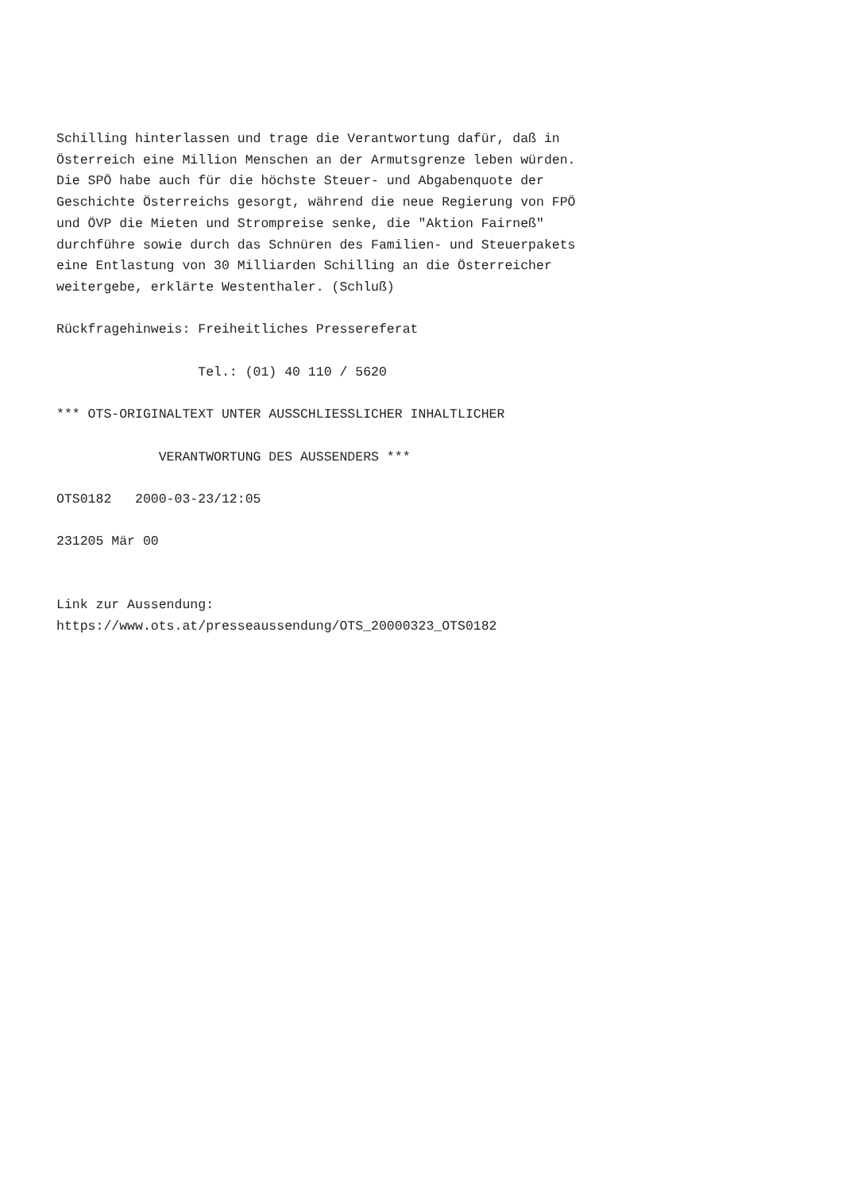Schilling hinterlassen und trage die Verantwortung dafür, daß in
Österreich eine Million Menschen an der Armutsgrenze leben würden.
Die SPÖ habe auch für die höchste Steuer- und Abgabenquote der
Geschichte Österreichs gesorgt, während die neue Regierung von FPÖ
und ÖVP die Mieten und Strompreise senke, die "Aktion Fairneß"
durchführe sowie durch das Schnüren des Familien- und Steuerpakets
eine Entlastung von 30 Milliarden Schilling an die Österreicher
weitergebe, erklärte Westenthaler. (Schluß)

Rückfragehinweis: Freiheitliches Pressereferat

                  Tel.: (01) 40 110 / 5620

*** OTS-ORIGINALTEXT UNTER AUSSCHLIESSLICHER INHALTLICHER

             VERANTWORTUNG DES AUSSENDERS ***

OTS0182   2000-03-23/12:05

231205 Mär 00


Link zur Aussendung:
https://www.ots.at/presseaussendung/OTS_20000323_OTS0182